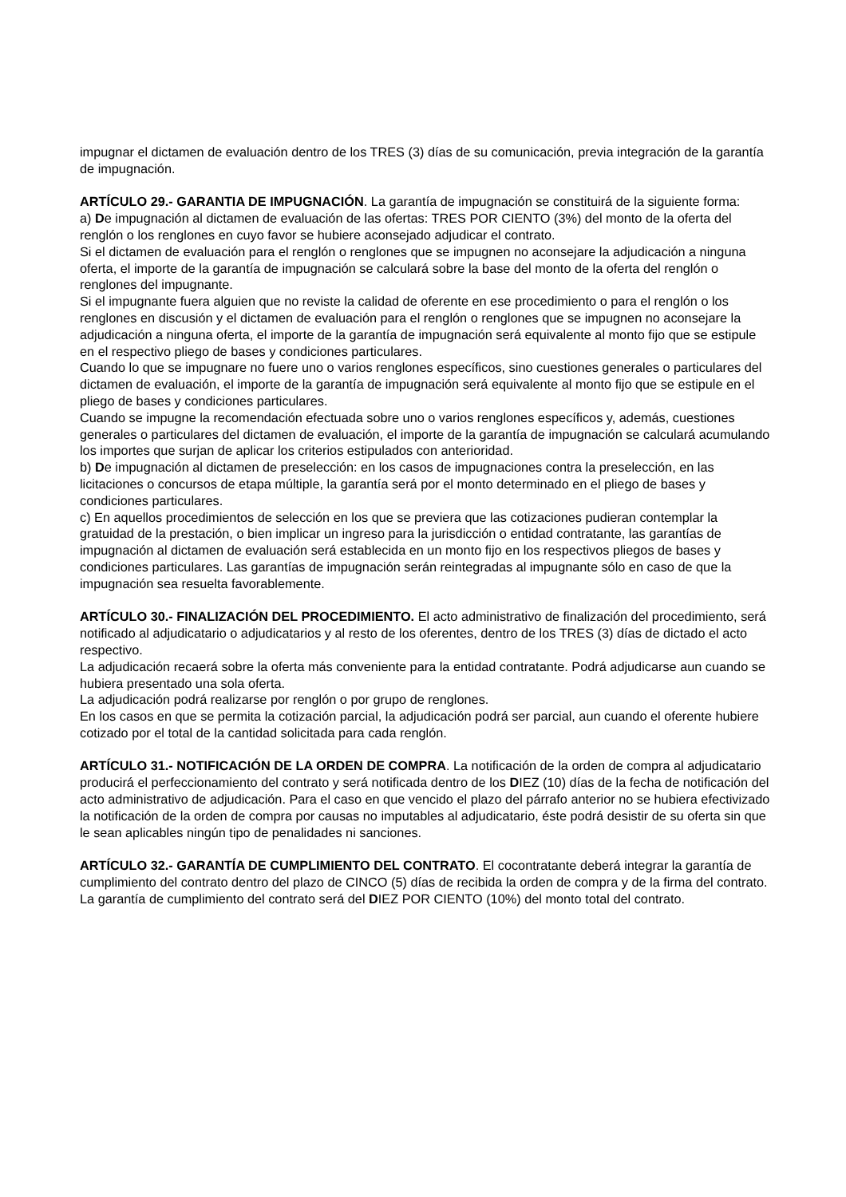impugnar el dictamen de evaluación dentro de los TRES (3) días de su comunicación, previa integración de la garantía de impugnación.
ARTÍCULO 29.- GARANTIA DE IMPUGNACIÓN. La garantía de impugnación se constituirá de la siguiente forma:
a) De impugnación al dictamen de evaluación de las ofertas: TRES POR CIENTO (3%) del monto de la oferta del renglón o los renglones en cuyo favor se hubiere aconsejado adjudicar el contrato.
Si el dictamen de evaluación para el renglón o renglones que se impugnen no aconsejare la adjudicación a ninguna oferta, el importe de la garantía de impugnación se calculará sobre la base del monto de la oferta del renglón o renglones del impugnante.
Si el impugnante fuera alguien que no reviste la calidad de oferente en ese procedimiento o para el renglón o los renglones en discusión y el dictamen de evaluación para el renglón o renglones que se impugnen no aconsejare la adjudicación a ninguna oferta, el importe de la garantía de impugnación será equivalente al monto fijo que se estipule en el respectivo pliego de bases y condiciones particulares.
Cuando lo que se impugnare no fuere uno o varios renglones específicos, sino cuestiones generales o particulares del dictamen de evaluación, el importe de la garantía de impugnación será equivalente al monto fijo que se estipule en el pliego de bases y condiciones particulares.
Cuando se impugne la recomendación efectuada sobre uno o varios renglones específicos y, además, cuestiones generales o particulares del dictamen de evaluación, el importe de la garantía de impugnación se calculará acumulando los importes que surjan de aplicar los criterios estipulados con anterioridad.
b) De impugnación al dictamen de preselección: en los casos de impugnaciones contra la preselección, en las licitaciones o concursos de etapa múltiple, la garantía será por el monto determinado en el pliego de bases y condiciones particulares.
c) En aquellos procedimientos de selección en los que se previera que las cotizaciones pudieran contemplar la gratuidad de la prestación, o bien implicar un ingreso para la jurisdicción o entidad contratante, las garantías de impugnación al dictamen de evaluación será establecida en un monto fijo en los respectivos pliegos de bases y condiciones particulares. Las garantías de impugnación serán reintegradas al impugnante sólo en caso de que la impugnación sea resuelta favorablemente.
ARTÍCULO 30.- FINALIZACIÓN DEL PROCEDIMIENTO. El acto administrativo de finalización del procedimiento, será notificado al adjudicatario o adjudicatarios y al resto de los oferentes, dentro de los TRES (3) días de dictado el acto respectivo.
La adjudicación recaerá sobre la oferta más conveniente para la entidad contratante. Podrá adjudicarse aun cuando se hubiera presentado una sola oferta.
La adjudicación podrá realizarse por renglón o por grupo de renglones.
En los casos en que se permita la cotización parcial, la adjudicación podrá ser parcial, aun cuando el oferente hubiere cotizado por el total de la cantidad solicitada para cada renglón.
ARTÍCULO 31.- NOTIFICACIÓN DE LA ORDEN DE COMPRA. La notificación de la orden de compra al adjudicatario producirá el perfeccionamiento del contrato y será notificada dentro de los DIEZ (10) días de la fecha de notificación del acto administrativo de adjudicación. Para el caso en que vencido el plazo del párrafo anterior no se hubiera efectivizado la notificación de la orden de compra por causas no imputables al adjudicatario, éste podrá desistir de su oferta sin que le sean aplicables ningún tipo de penalidades ni sanciones.
ARTÍCULO 32.- GARANTÍA DE CUMPLIMIENTO DEL CONTRATO. El cocontratante deberá integrar la garantía de cumplimiento del contrato dentro del plazo de CINCO (5) días de recibida la orden de compra y de la firma del contrato.
La garantía de cumplimiento del contrato será del DIEZ POR CIENTO (10%) del monto total del contrato.